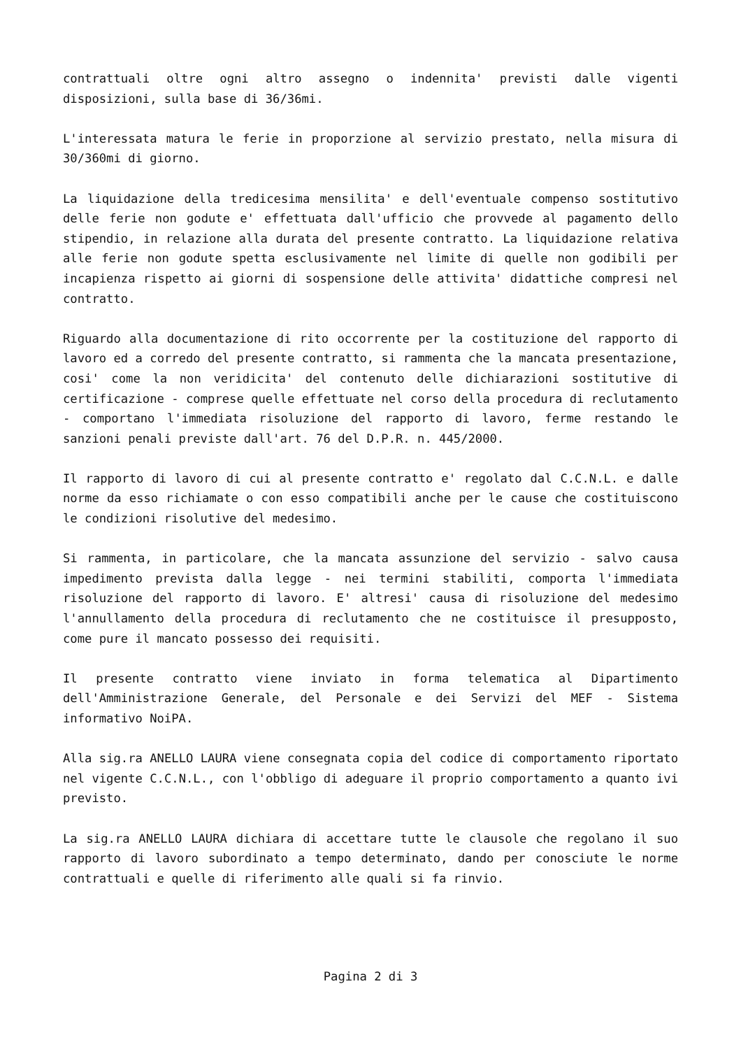contrattuali oltre ogni altro assegno o indennita' previsti dalle vigenti disposizioni, sulla base di 36/36mi.
L'interessata matura le ferie in proporzione al servizio prestato, nella misura di 30/360mi di giorno.
La liquidazione della tredicesima mensilita' e dell'eventuale compenso sostitutivo delle ferie non godute e' effettuata dall'ufficio che provvede al pagamento dello stipendio, in relazione alla durata del presente contratto. La liquidazione relativa alle ferie non godute spetta esclusivamente nel limite di quelle non godibili per incapienza rispetto ai giorni di sospensione delle attivita' didattiche compresi nel contratto.
Riguardo alla documentazione di rito occorrente per la costituzione del rapporto di lavoro ed a corredo del presente contratto, si rammenta che la mancata presentazione, cosi' come la non veridicita' del contenuto delle dichiarazioni sostitutive di certificazione - comprese quelle effettuate nel corso della procedura di reclutamento - comportano l'immediata risoluzione del rapporto di lavoro, ferme restando le sanzioni penali previste dall'art. 76 del D.P.R. n. 445/2000.
Il rapporto di lavoro di cui al presente contratto e' regolato dal C.C.N.L. e dalle norme da esso richiamate o con esso compatibili anche per le cause che costituiscono le condizioni risolutive del medesimo.
Si rammenta, in particolare, che la mancata assunzione del servizio - salvo causa impedimento prevista dalla legge - nei termini stabiliti, comporta l'immediata risoluzione del rapporto di lavoro. E' altresi' causa di risoluzione del medesimo l'annullamento della procedura di reclutamento che ne costituisce il presupposto, come pure il mancato possesso dei requisiti.
Il presente contratto viene inviato in forma telematica al Dipartimento dell'Amministrazione Generale, del Personale e dei Servizi del MEF - Sistema informativo NoiPA.
Alla sig.ra ANELLO LAURA viene consegnata copia del codice di comportamento riportato nel vigente C.C.N.L., con l'obbligo di adeguare il proprio comportamento a quanto ivi previsto.
La sig.ra ANELLO LAURA dichiara di accettare tutte le clausole che regolano il suo rapporto di lavoro subordinato a tempo determinato, dando per conosciute le norme contrattuali e quelle di riferimento alle quali si fa rinvio.
Pagina 2 di 3